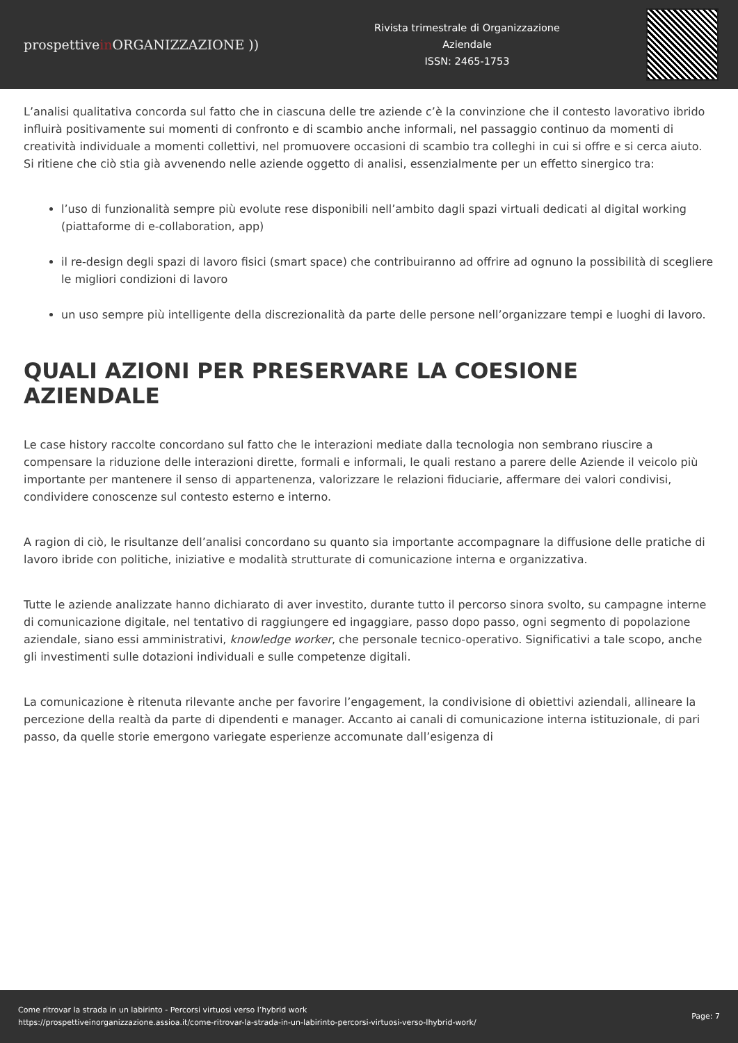prospettivein ORGANIZZAZIONE ))
Rivista trimestrale di Organizzazione
Aziendale
ISSN: 2465-1753
L’analisi qualitativa concorda sul fatto che in ciascuna delle tre aziende c’è la convinzione che il contesto lavorativo ibrido influirà positivamente sui momenti di confronto e di scambio anche informali, nel passaggio continuo da momenti di creatività individuale a momenti collettivi, nel promuovere occasioni di scambio tra colleghi in cui si offre e si cerca aiuto. Si ritiene che ciò stia già avvenendo nelle aziende oggetto di analisi, essenzialmente per un effetto sinergico tra:
l’uso di funzionalità sempre più evolute rese disponibili nell’ambito dagli spazi virtuali dedicati al digital working (piattaforme di e-collaboration, app)
il re-design degli spazi di lavoro fisici (smart space) che contribuiranno ad offrire ad ognuno la possibilità di scegliere le migliori condizioni di lavoro
un uso sempre più intelligente della discrezionalità da parte delle persone nell’organizzare tempi e luoghi di lavoro.
QUALI AZIONI PER PRESERVARE LA COESIONE AZIENDALE
Le case history raccolte concordano sul fatto che le interazioni mediate dalla tecnologia non sembrano riuscire a compensare la riduzione delle interazioni dirette, formali e informali, le quali restano a parere delle Aziende il veicolo più importante per mantenere il senso di appartenenza, valorizzare le relazioni fiduciarie, affermare dei valori condivisi, condividere conoscenze sul contesto esterno e interno.
A ragion di ciò, le risultanze dell’analisi concordano su quanto sia importante accompagnare la diffusione delle pratiche di lavoro ibride con politiche, iniziative e modalità strutturate di comunicazione interna e organizzativa.
Tutte le aziende analizzate hanno dichiarato di aver investito, durante tutto il percorso sinora svolto, su campagne interne di comunicazione digitale, nel tentativo di raggiungere ed ingaggiare, passo dopo passo, ogni segmento di popolazione aziendale, siano essi amministrativi, knowledge worker, che personale tecnico-operativo. Significativi a tale scopo, anche gli investimenti sulle dotazioni individuali e sulle competenze digitali.
La comunicazione è ritenuta rilevante anche per favorire l’engagement, la condivisione di obiettivi aziendali, allineare la percezione della realtà da parte di dipendenti e manager. Accanto ai canali di comunicazione interna istituzionale, di pari passo, da quelle storie emergono variegate esperienze accomunate dall’esigenza di
Come ritrovar la strada in un labirinto - Percorsi virtuosi verso l’hybrid work
https://prospettiveinorganizzazione.assioa.it/come-ritrovar-la-strada-in-un-labirinto-percorsi-virtuosi-verso-lhybrid-work/
Page: 7